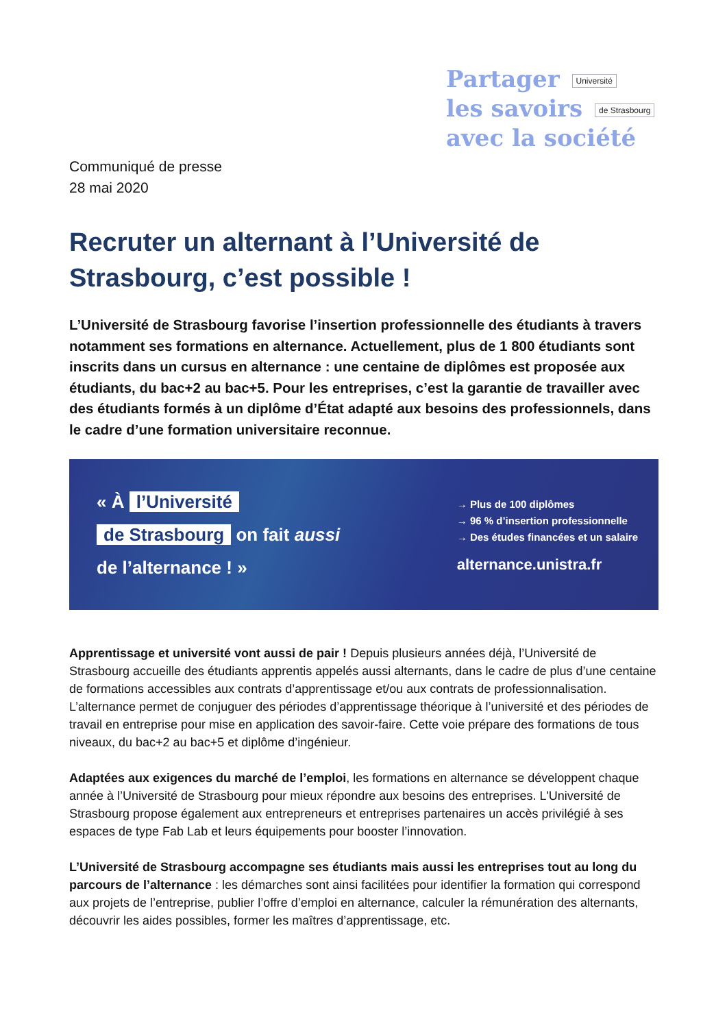Partager Université
les savoirs de Strasbourg
avec la société
Communiqué de presse
28 mai 2020
Recruter un alternant à l’Université de Strasbourg, c’est possible !
L’Université de Strasbourg favorise l’insertion professionnelle des étudiants à travers notamment ses formations en alternance. Actuellement, plus de 1 800 étudiants sont inscrits dans un cursus en alternance : une centaine de diplômes est proposée aux étudiants, du bac+2 au bac+5. Pour les entreprises, c’est la garantie de travailler avec des étudiants formés à un diplôme d’État adapté aux besoins des professionnels, dans le cadre d’une formation universitaire reconnue.
« À l’Université
de Strasbourg on fait aussi
de l’alternance ! »
→ Plus de 100 diplômes
→ 96 % d’insertion professionnelle
→ Des études financées et un salaire
alternance.unistra.fr
Apprentissage et université vont aussi de pair ! Depuis plusieurs années déjà, l’Université de Strasbourg accueille des étudiants apprentis appelés aussi alternants, dans le cadre de plus d’une centaine de formations accessibles aux contrats d’apprentissage et/ou aux contrats de professionnalisation. L’alternance permet de conjuguer des périodes d’apprentissage théorique à l’université et des périodes de travail en entreprise pour mise en application des savoir-faire. Cette voie prépare des formations de tous niveaux, du bac+2 au bac+5 et diplôme d’ingénieur.
Adaptées aux exigences du marché de l’emploi, les formations en alternance se développent chaque année à l’Université de Strasbourg pour mieux répondre aux besoins des entreprises. L'Université de Strasbourg propose également aux entrepreneurs et entreprises partenaires un accès privilégié à ses espaces de type Fab Lab et leurs équipements pour booster l’innovation.
L’Université de Strasbourg accompagne ses étudiants mais aussi les entreprises tout au long du parcours de l’alternance : les démarches sont ainsi facilitées pour identifier la formation qui correspond aux projets de l’entreprise, publier l’offre d’emploi en alternance, calculer la rémunération des alternants, découvrir les aides possibles, former les maîtres d’apprentissage, etc.